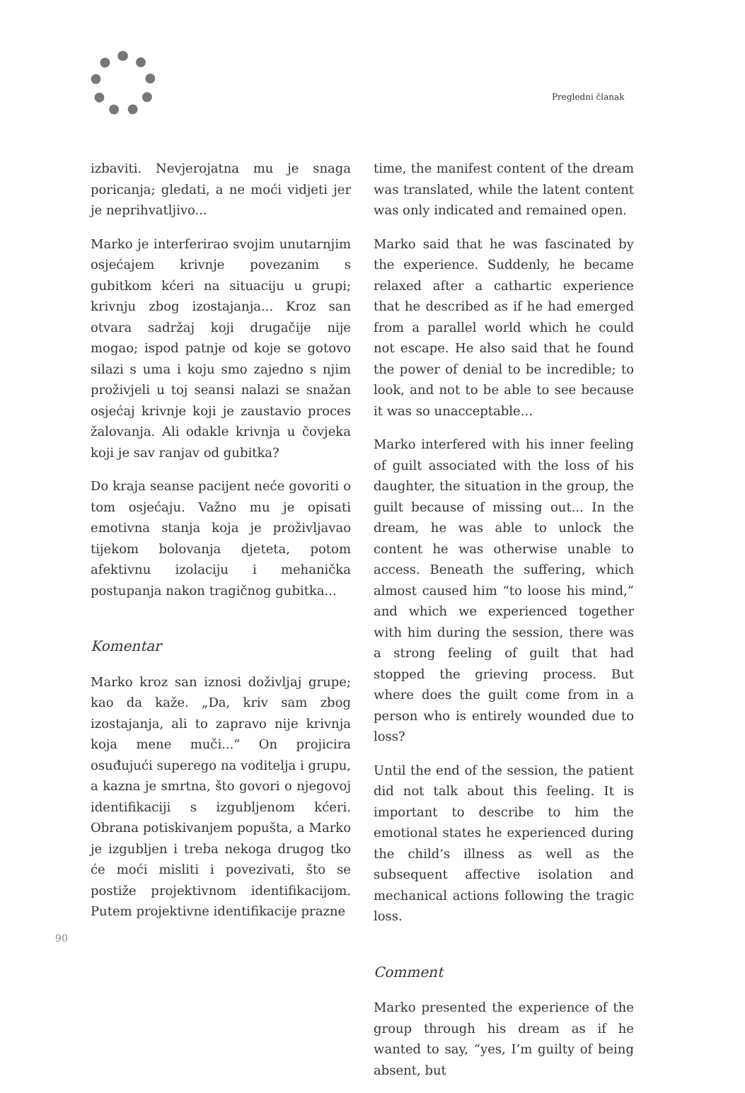Pregledni članak
izbaviti. Nevjerojatna mu je snaga poricanja; gledati, a ne moći vidjeti jer je neprihvatljivo...
Marko je interferirao svojim unutarnjim osjećajem krivnje povezanim s gubitkom kćeri na situaciju u grupi; krivnju zbog izostajanja... Kroz san otvara sadržaj koji drugačije nije mogao; ispod patnje od koje se gotovo silazi s uma i koju smo zajedno s njim proživjeli u toj seansi nalazi se snažan osjećaj krivnje koji je zaustavio proces žalovanja. Ali odakle krivnja u čovjeka koji je sav ranjav od gubitka?
Do kraja seanse pacijent neće govoriti o tom osjećaju. Važno mu je opisati emotivna stanja koja je proživljavao tijekom bolovanja djeteta, potom afektivnu izolaciju i mehanička postupanja nakon tragičnog gubitka...
Komentar
Marko kroz san iznosi doživljaj grupe; kao da kaže. „Da, kriv sam zbog izostajanja, ali to zapravo nije krivnja koja mene muči...“ On projicira osuđujući superego na voditelja i grupu, a kazna je smrtna, što govori o njegovoj identifikaciji s izgubljenom kćeri. Obrana potiskivanjem popušta, a Marko je izgubljen i treba nekoga drugog tko će moći misliti i povezivati, što se postiže projektivnom identifikacijom. Putem projektivne identifikacije prazne
time, the manifest content of the dream was translated, while the latent content was only indicated and remained open.
Marko said that he was fascinated by the experience. Suddenly, he became relaxed after a cathartic experience that he described as if he had emerged from a parallel world which he could not escape. He also said that he found the power of denial to be incredible; to look, and not to be able to see because it was so unacceptable...
Marko interfered with his inner feeling of guilt associated with the loss of his daughter, the situation in the group, the guilt because of missing out... In the dream, he was able to unlock the content he was otherwise unable to access. Beneath the suffering, which almost caused him “to loose his mind,” and which we experienced together with him during the session, there was a strong feeling of guilt that had stopped the grieving process. But where does the guilt come from in a person who is entirely wounded due to loss?
Until the end of the session, the patient did not talk about this feeling. It is important to describe to him the emotional states he experienced during the child’s illness as well as the subsequent affective isolation and mechanical actions following the tragic loss.
Comment
Marko presented the experience of the group through his dream as if he wanted to say, “yes, I’m guilty of being absent, but
90